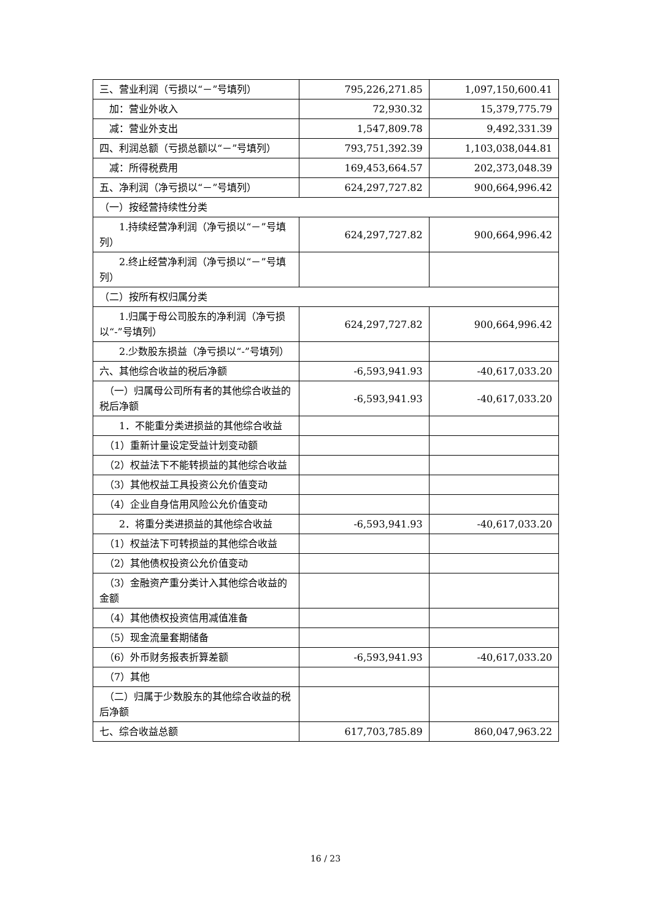| 三、营业利润（亏损以“－”号填列） | 795,226,271.85 | 1,097,150,600.41 |
| 加：营业外收入 | 72,930.32 | 15,379,775.79 |
| 减：营业外支出 | 1,547,809.78 | 9,492,331.39 |
| 四、利润总额（亏损总额以“－”号填列） | 793,751,392.39 | 1,103,038,044.81 |
| 减：所得税费用 | 169,453,664.57 | 202,373,048.39 |
| 五、净利润（净亏损以“－”号填列） | 624,297,727.82 | 900,664,996.42 |
| （一）按经营持续性分类 | | |
| 1.持续经营净利润（净亏损以“－”号填列） | 624,297,727.82 | 900,664,996.42 |
| 2.终止经营净利润（净亏损以“－”号填列） | | |
| （二）按所有权归属分类 | | |
| 1.归属于母公司股东的净利润（净亏损以“-”号填列） | 624,297,727.82 | 900,664,996.42 |
| 2.少数股东损益（净亏损以“-”号填列） | | |
| 六、其他综合收益的税后净额 | -6,593,941.93 | -40,617,033.20 |
| （一）归属母公司所有者的其他综合收益的税后净额 | -6,593,941.93 | -40,617,033.20 |
| 1．不能重分类进损益的其他综合收益 | | |
| （1）重新计量设定受益计划变动额 | | |
| （2）权益法下不能转损益的其他综合收益 | | |
| （3）其他权益工具投资公允价值变动 | | |
| （4）企业自身信用风险公允价值变动 | | |
| 2．将重分类进损益的其他综合收益 | -6,593,941.93 | -40,617,033.20 |
| （1）权益法下可转损益的其他综合收益 | | |
| （2）其他债权投资公允价值变动 | | |
| （3）金融资产重分类计入其他综合收益的金额 | | |
| （4）其他债权投资信用减值准备 | | |
| （5）现金流量套期储备 | | |
| （6）外币财务报表折算差额 | -6,593,941.93 | -40,617,033.20 |
| （7）其他 | | |
| （二）归属于少数股东的其他综合收益的税后净额 | | |
| 七、综合收益总额 | 617,703,785.89 | 860,047,963.22 |
16 / 23